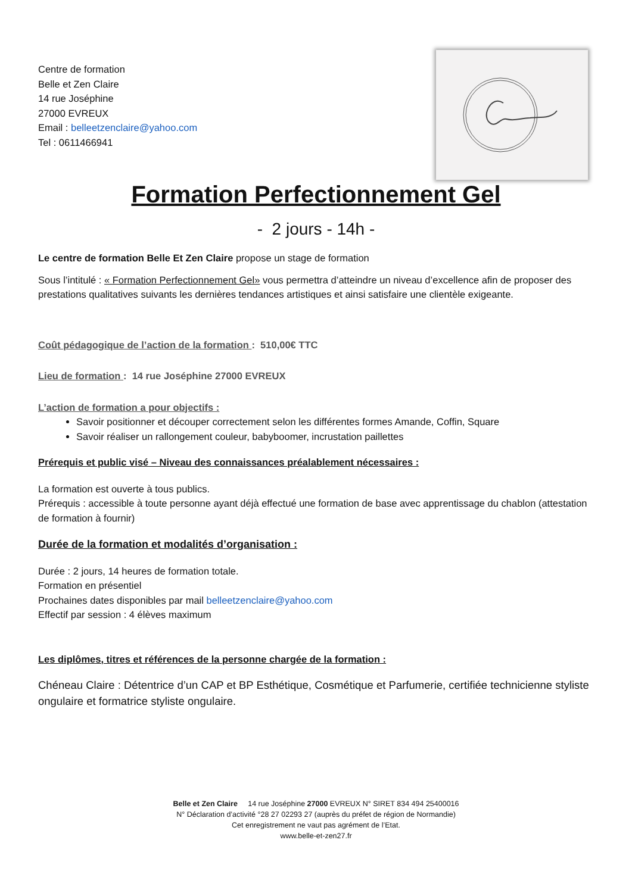Centre de formation
Belle et Zen Claire
14 rue Joséphine
27000 EVREUX
Email : belleetzenclaire@yahoo.com
Tel : 0611466941
Formation Perfectionnement Gel
- 2 jours - 14h -
Le centre de formation Belle Et Zen Claire propose un stage de formation
Sous l’intitulé : « Formation Perfectionnement Gel» vous permettra d’atteindre un niveau d’excellence afin de proposer des prestations qualitatives suivants les dernières tendances artistiques et ainsi satisfaire une clientèle exigeante.
Coût pédagogique de l’action de la formation : 510,00€ TTC
Lieu de formation : 14 rue Joséphine 27000 EVREUX
L’action de formation a pour objectifs :
Savoir positionner et découper correctement selon les différentes formes Amande, Coffin, Square
Savoir réaliser un rallongement couleur, babyboomer, incrustation paillettes
Prérequis et public visé – Niveau des connaissances préalablement nécessaires :
La formation est ouverte à tous publics.
Prérequis : accessible à toute personne ayant déjà effectué une formation de base avec apprentissage du chablon (attestation de formation à fournir)
Durée de la formation et modalités d’organisation :
Durée : 2 jours, 14 heures de formation totale.
Formation en présentiel
Prochaines dates disponibles par mail belleetzenclaire@yahoo.com
Effectif par session : 4 élèves maximum
Les diplômes, titres et références de la personne chargée de la formation :
Chéneau Claire : Détentrice d’un CAP et BP Esthétique, Cosmétique et Parfumerie, certifiée technicienne styliste ongulaire et formatrice styliste ongulaire.
Belle et Zen Claire 14 rue Joséphine 27000 EVREUX N° SIRET 834 494 25400016
N° Déclaration d’activité °28 27 02293 27 (auprès du préfet de région de Normandie)
Cet enregistrement ne vaut pas agrément de l’Etat.
www.belle-et-zen27.fr